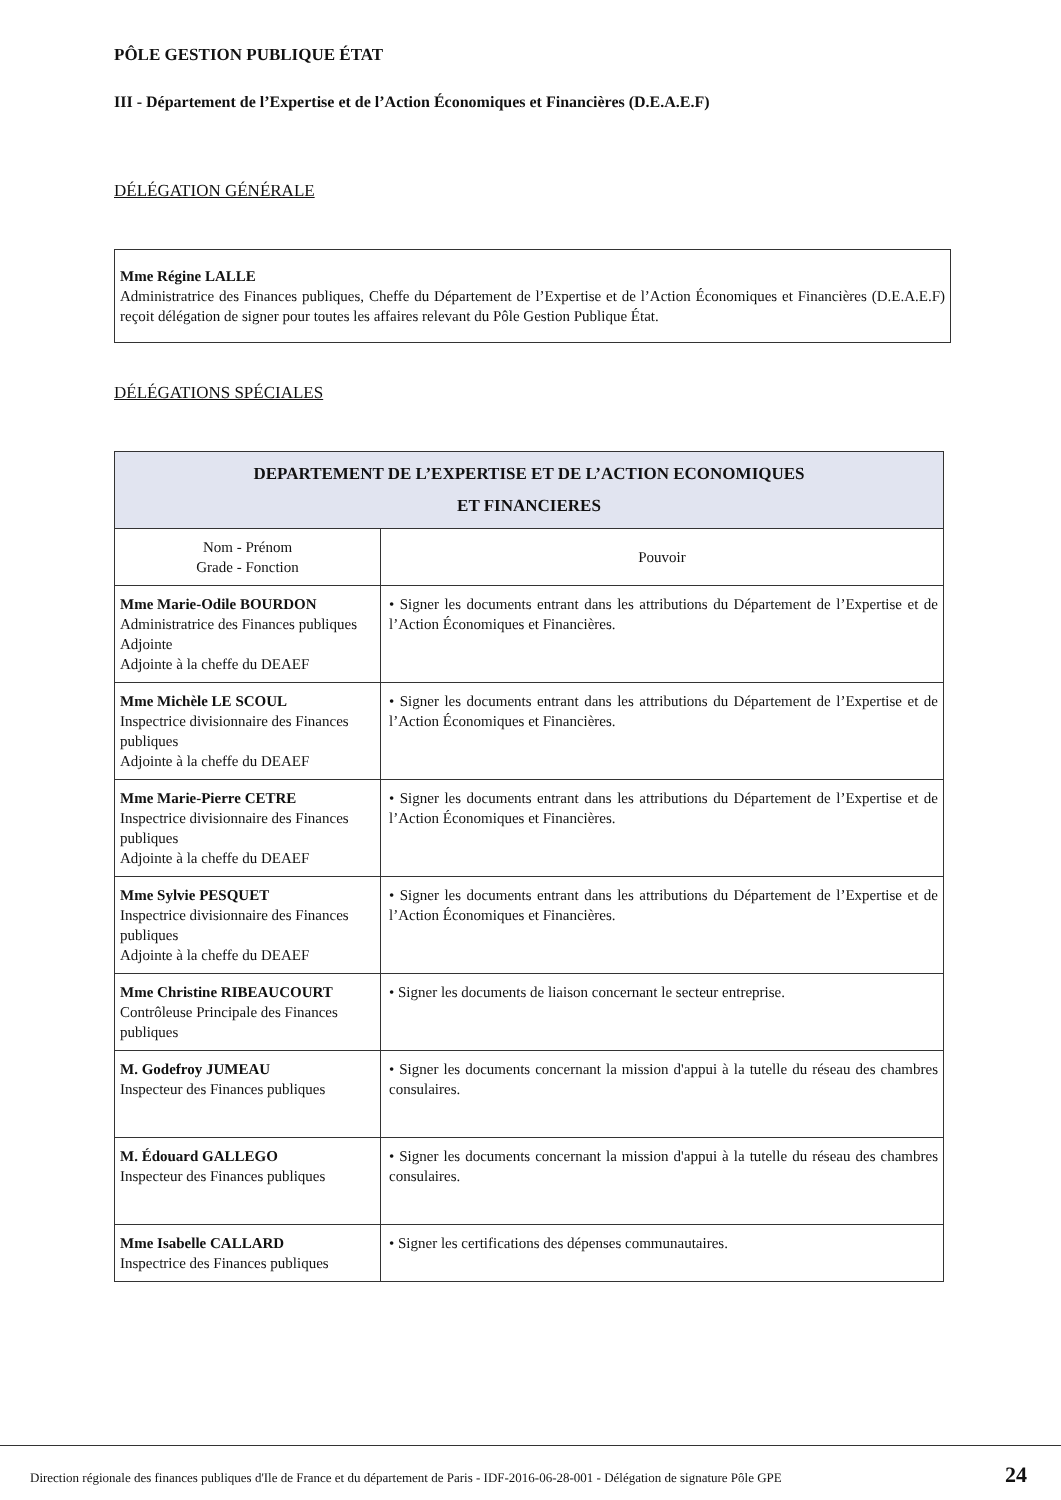PÔLE GESTION PUBLIQUE ÉTAT
III - Département de l’Expertise et de l’Action Économiques et Financières (D.E.A.E.F)
DÉLÉGATION GÉNÉRALE
Mme Régine LALLE
Administratrice des Finances publiques, Cheffe du Département de l’Expertise et de l’Action Économiques et Financières (D.E.A.E.F) reçoit délégation de signer pour toutes les affaires relevant du Pôle Gestion Publique État.
DÉLÉGATIONS SPÉCIALES
| DEPARTEMENT DE L’EXPERTISE ET DE L’ACTION ECONOMIQUES ET FINANCIERES | |
| --- | --- |
| Nom - Prénom Grade - Fonction | Pouvoir |
| Mme Marie-Odile BOURDON Administratrice des Finances publiques Adjointe Adjointe à la cheffe du DEAEF | • Signer les documents entrant dans les attributions du Département de l’Expertise et de l’Action Économiques et Financières. |
| Mme Michèle LE SCOUL Inspectrice divisionnaire des Finances publiques Adjointe à la cheffe du DEAEF | • Signer les documents entrant dans les attributions du Département de l’Expertise et de l’Action Économiques et Financières. |
| Mme Marie-Pierre CETRE Inspectrice divisionnaire des Finances publiques Adjointe à la cheffe du DEAEF | • Signer les documents entrant dans les attributions du Département de l’Expertise et de l’Action Économiques et Financières. |
| Mme Sylvie PESQUET Inspectrice divisionnaire des Finances publiques Adjointe à la cheffe du DEAEF | • Signer les documents entrant dans les attributions du Département de l’Expertise et de l’Action Économiques et Financières. |
| Mme Christine RIBEAUCOURT Contrôleuse Principale des Finances publiques | • Signer les documents de liaison concernant le secteur entreprise. |
| M. Godefroy JUMEAU Inspecteur des Finances publiques | • Signer les documents concernant la mission d'appui à la tutelle du réseau des chambres consulaires. |
| M. Édouard GALLEGO Inspecteur des Finances publiques | • Signer les documents concernant la mission d'appui à la tutelle du réseau des chambres consulaires. |
| Mme Isabelle CALLARD Inspectrice des Finances publiques | • Signer les certifications des dépenses communautaires. |
Direction régionale des finances publiques d'Ile de France et du département de Paris - IDF-2016-06-28-001 - Délégation de signature Pôle GPE
24